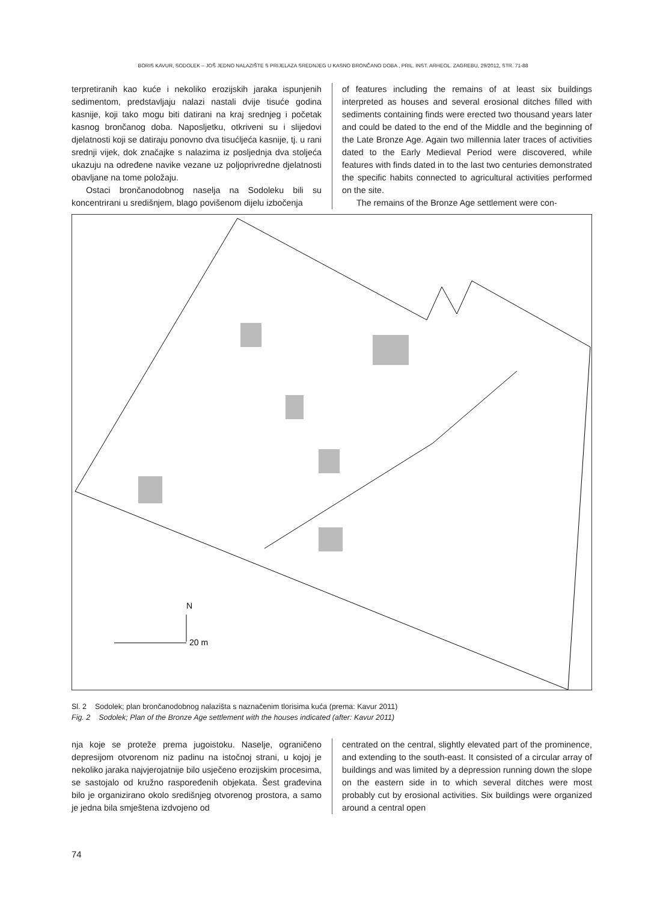BORIS KAVUR, SODOLEK – JOŠ JEDNO NALAZIŠTE S PRIJELAZA SREDNJEG U KASNO BRONČANO DOBA , PRIL. INST. ARHEOL. ZAGREBU, 29/2012, STR. 71-88
terpretiranih kao kuće i nekoliko erozijskih jaraka ispunjenih sedimentom, predstavljaju nalazi nastali dvije tisuće godina kasnije, koji tako mogu biti datirani na kraj srednjeg i početak kasnog brončanog doba. Naposljetku, otkriveni su i slijedovi djelatnosti koji se datiraju ponovno dva tisućljeća kasnije, tj. u rani srednji vijek, dok značajke s nalazima iz posljednja dva stoljeća ukazuju na određene navike vezane uz poljoprivredne djelatnosti obavljane na tome položaju.
Ostaci brončanodobnog naselja na Sodoleku bili su koncentrirani u središnjem, blago povišenom dijelu izbočenja
of features including the remains of at least six buildings interpreted as houses and several erosional ditches filled with sediments containing finds were erected two thousand years later and could be dated to the end of the Middle and the beginning of the Late Bronze Age. Again two millennia later traces of activities dated to the Early Medieval Period were discovered, while features with finds dated in to the last two centuries demonstrated the specific habits connected to agricultural activities performed on the site.
The remains of the Bronze Age settlement were con-
N
20 m
Sl. 2 Sodolek; plan brončanodobnog nalazišta s naznačenim tlorisima kuća (prema: Kavur 2011)
Fig. 2 Sodolek; Plan of the Bronze Age settlement with the houses indicated (after: Kavur 2011)
nja koje se proteže prema jugoistoku. Naselje, ograničeno depresijom otvorenom niz padinu na istočnoj strani, u kojoj je nekoliko jaraka najvjerojatnije bilo usječeno erozijskim procesima, se sastojalo od kružno raspoređenih objekata. Šest građevina bilo je organizirano okolo središnjeg otvorenog prostora, a samo je jedna bila smještena izdvojeno od
centrated on the central, slightly elevated part of the prominence, and extending to the south-east. It consisted of a circular array of buildings and was limited by a depression running down the slope on the eastern side in to which several ditches were most probably cut by erosional activities. Six buildings were organized around a central open
74